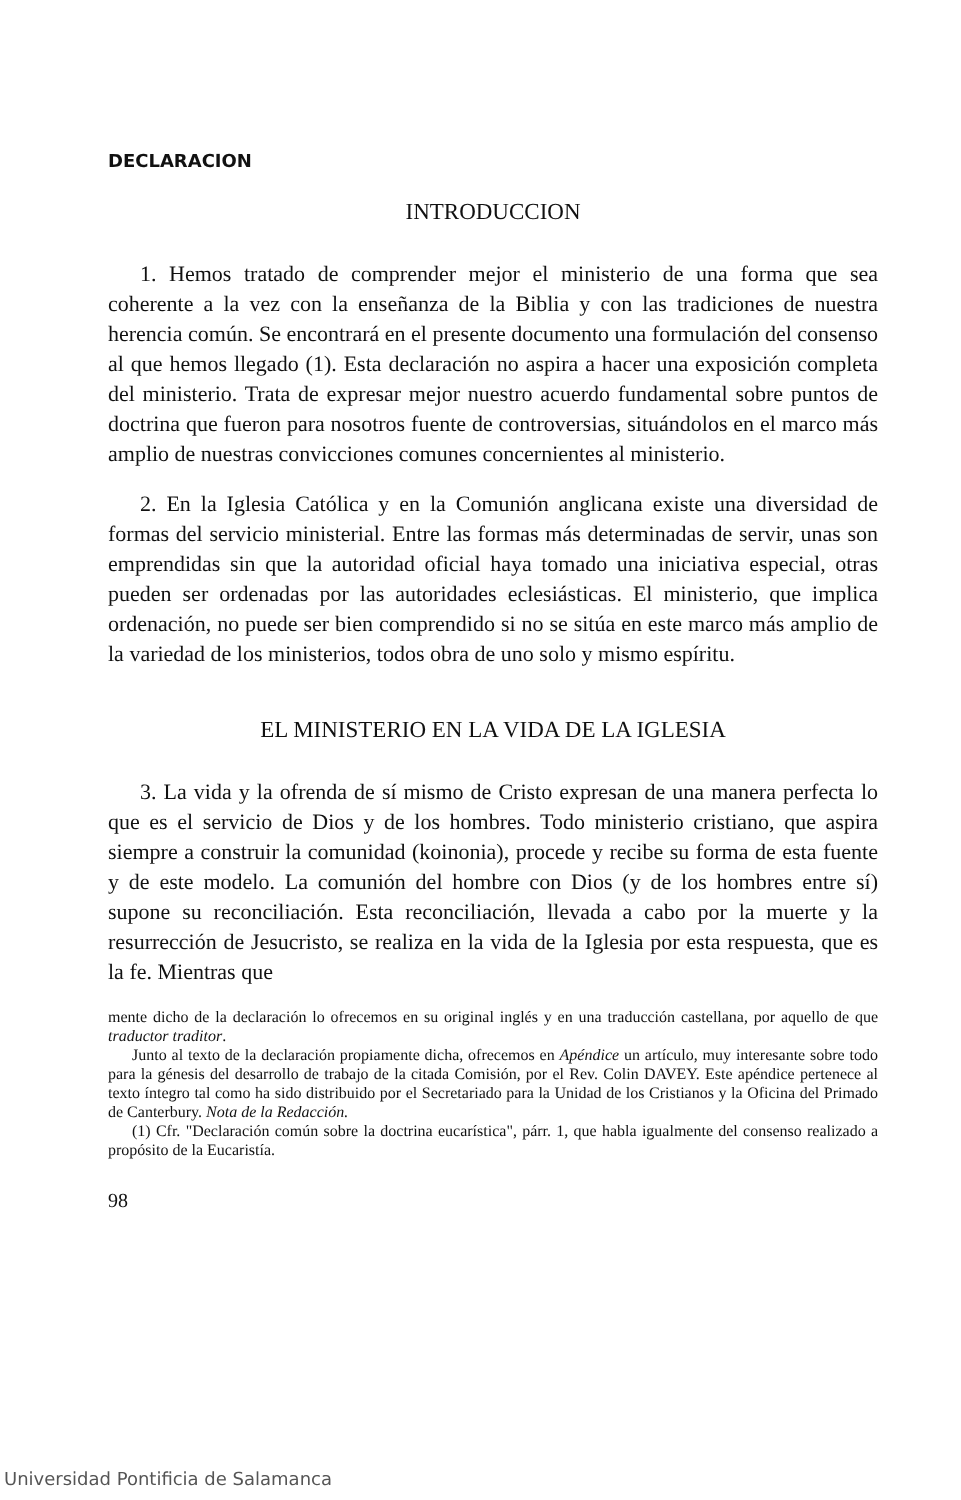DECLARACION
INTRODUCCION
1. Hemos tratado de comprender mejor el ministerio de una forma que sea coherente a la vez con la enseñanza de la Biblia y con las tradiciones de nuestra herencia común. Se encontrará en el presente documento una formulación del consenso al que hemos llegado (1). Esta declaración no aspira a hacer una exposición completa del ministerio. Trata de expresar mejor nuestro acuerdo fundamental sobre puntos de doctrina que fueron para nosotros fuente de controversias, situándolos en el marco más amplio de nuestras convicciones comunes concernientes al ministerio.
2. En la Iglesia Católica y en la Comunión anglicana existe una diversidad de formas del servicio ministerial. Entre las formas más determinadas de servir, unas son emprendidas sin que la autoridad oficial haya tomado una iniciativa especial, otras pueden ser ordenadas por las autoridades eclesiásticas. El ministerio, que implica ordenación, no puede ser bien comprendido si no se sitúa en este marco más amplio de la variedad de los ministerios, todos obra de uno solo y mismo espíritu.
EL MINISTERIO EN LA VIDA DE LA IGLESIA
3. La vida y la ofrenda de sí mismo de Cristo expresan de una manera perfecta lo que es el servicio de Dios y de los hombres. Todo ministerio cristiano, que aspira siempre a construir la comunidad (koinonia), procede y recibe su forma de esta fuente y de este modelo. La comunión del hombre con Dios (y de los hombres entre sí) supone su reconciliación. Esta reconciliación, llevada a cabo por la muerte y la resurrección de Jesucristo, se realiza en la vida de la Iglesia por esta respuesta, que es la fe. Mientras que
mente dicho de la declaración lo ofrecemos en su original inglés y en una traducción castellana, por aquello de que traductor traditor.
Junto al texto de la declaración propiamente dicha, ofrecemos en Apéndice un artículo, muy interesante sobre todo para la génesis del desarrollo de trabajo de la citada Comisión, por el Rev. Colin DAVEY. Este apéndice pertenece al texto íntegro tal como ha sido distribuido por el Secretariado para la Unidad de los Cristianos y la Oficina del Primado de Canterbury. Nota de la Redacción.
(1) Cfr. "Declaración común sobre la doctrina eucarística", párr. 1, que habla igualmente del consenso realizado a propósito de la Eucaristía.
98
Universidad Pontificia de Salamanca